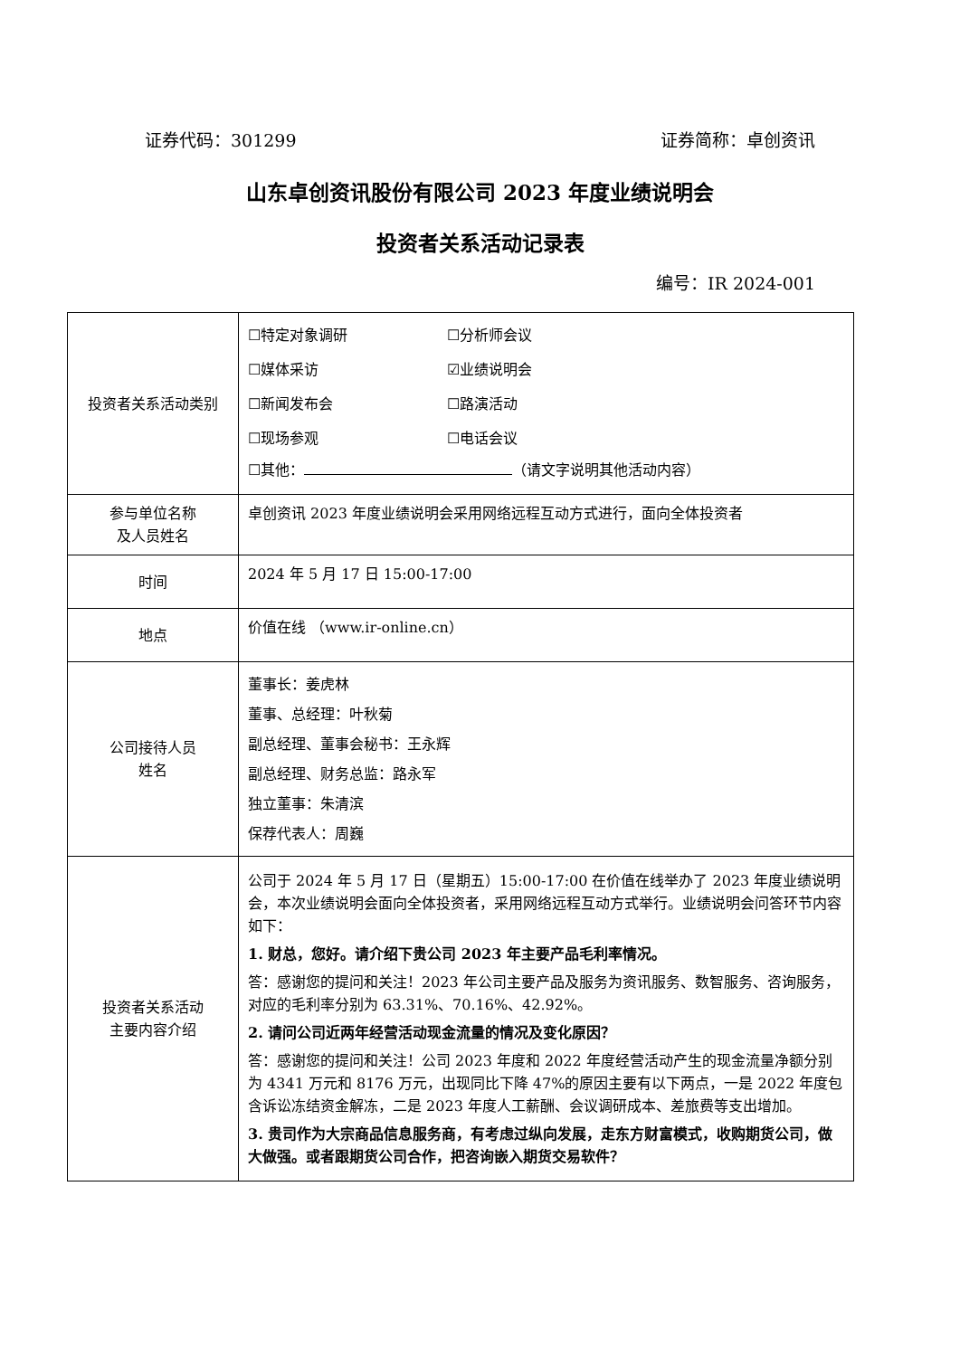证券代码：301299 证券简称：卓创资讯
山东卓创资讯股份有限公司 2023 年度业绩说明会
投资者关系活动记录表
编号：IR 2024-001
| 投资者关系活动类别 | ☐特定对象调研 ☐分析师会议 ☐媒体采访 ☑业绩说明会 ☐新闻发布会 ☐路演活动 ☐现场参观 ☐电话会议 ☐其他： （请文字说明其他活动内容） |
| 参与单位名称 及人员姓名 | 卓创资讯 2023 年度业绩说明会采用网络远程互动方式进行，面向全体投资者 |
| 时间 | 2024 年 5 月 17 日 15:00-17:00 |
| 地点 | 价值在线 （www.ir-online.cn） |
| 公司接待人员 姓名 | 董事长：姜虎林 董事、总经理：叶秋菊 副总经理、董事会秘书：王永辉 副总经理、财务总监：路永军 独立董事：朱清滨 保荐代表人：周巍 |
| 投资者关系活动 主要内容介绍 | 公司于 2024 年 5 月 17 日（星期五）15:00-17:00 在价值在线举办了 2023 年度业绩说明会，本次业绩说明会面向全体投资者，采用网络远程互动方式举行。业绩说明会问答环节内容如下： 1. 财总，您好。请介绍下贵公司 2023 年主要产品毛利率情况。 答：感谢您的提问和关注！2023 年公司主要产品及服务为资讯服务、数智服务、咨询服务，对应的毛利率分别为 63.31%、70.16%、42.92%。 2. 请问公司近两年经营活动现金流量的情况及变化原因？ 答：感谢您的提问和关注！公司 2023 年度和 2022 年度经营活动产生的现金流量净额分别为 4341 万元和 8176 万元，出现同比下降 47%的原因主要有以下两点，一是 2022 年度包含诉讼冻结资金解冻，二是 2023 年度人工薪酬、会议调研成本、差旅费等支出增加。 3. 贵司作为大宗商品信息服务商，有考虑过纵向发展，走东方财富模式，收购期货公司，做大做强。或者跟期货公司合作，把咨询嵌入期货交易软件？ |